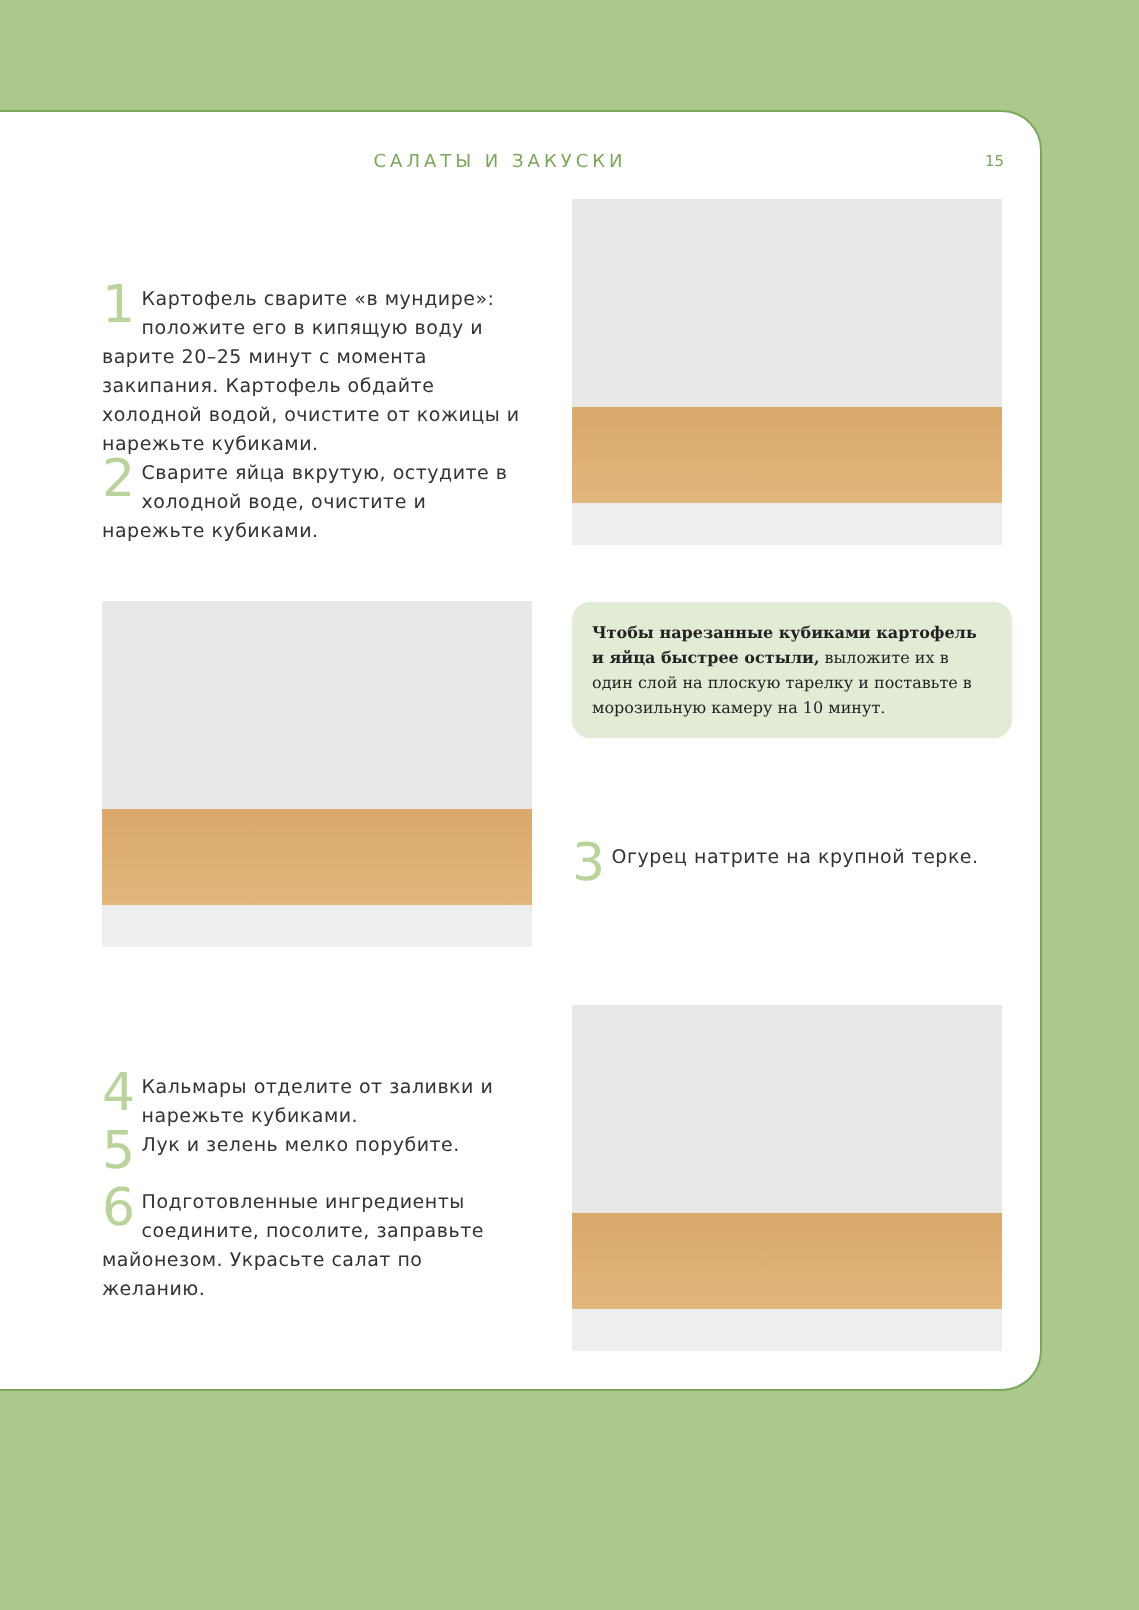САЛАТЫ И ЗАКУСКИ 15
1 Картофель сварите «в мундире»: положите его в кипящую воду и варите 20–25 минут с момента закипания. Картофель обдайте холодной водой, очистите от кожицы и нарежьте кубиками.
2 Сварите яйца вкрутую, остудите в холодной воде, очистите и нарежьте кубиками.
Чтобы нарезанные кубиками картофель и яйца быстрее остыли, выложите их в один слой на плоскую тарелку и поставьте в морозильную камеру на 10 минут.
3 Огурец натрите на крупной терке.
4 Кальмары отделите от заливки и нарежьте кубиками.
5 Лук и зелень мелко порубите.
6 Подготовленные ингредиенты соедините, посолите, заправьте майонезом. Украсьте салат по желанию.